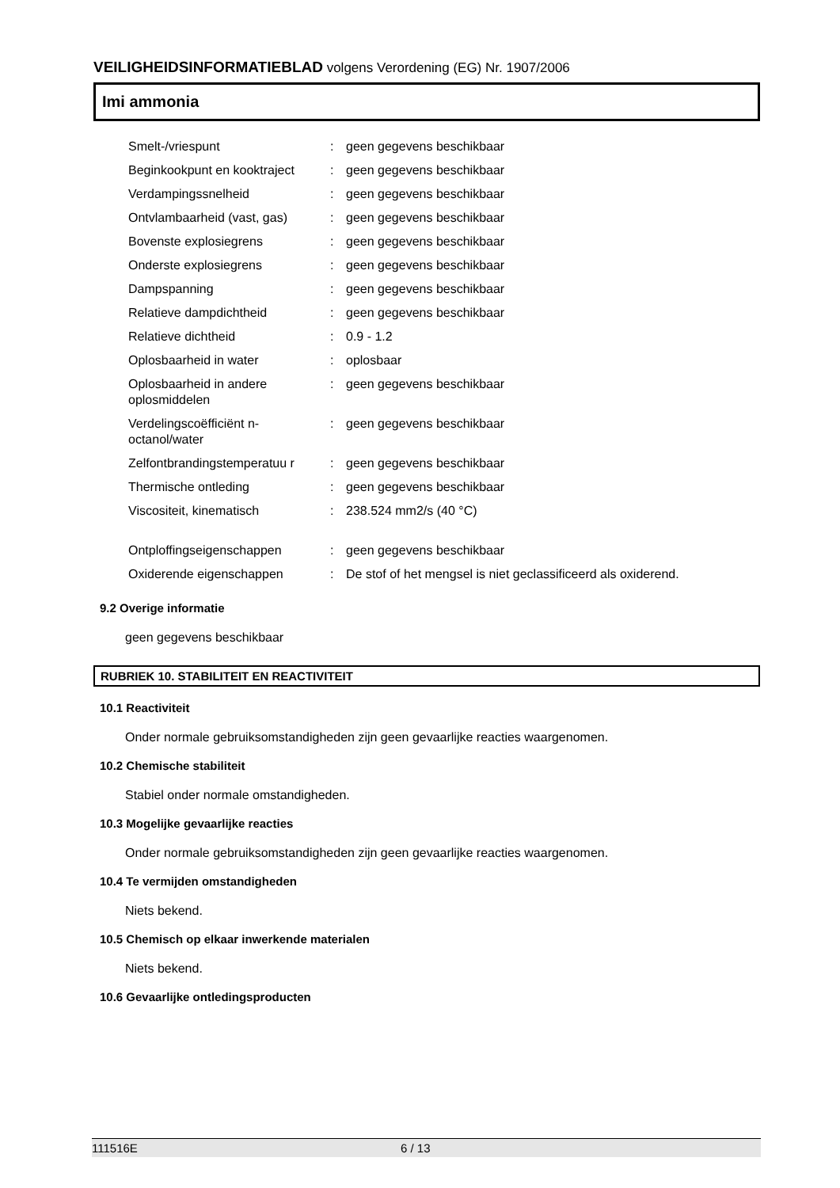VEILIGHEIDSINFORMATIEBLAD volgens Verordening (EG) Nr. 1907/2006
Imi ammonia
| Smelt-/vriespunt | : | geen gegevens beschikbaar |
| Beginkookpunt en kooktraject | : | geen gegevens beschikbaar |
| Verdampingssnelheid | : | geen gegevens beschikbaar |
| Ontvlambaarheid (vast, gas) | : | geen gegevens beschikbaar |
| Bovenste explosiegrens | : | geen gegevens beschikbaar |
| Onderste explosiegrens | : | geen gegevens beschikbaar |
| Dampspanning | : | geen gegevens beschikbaar |
| Relatieve dampdichtheid | : | geen gegevens beschikbaar |
| Relatieve dichtheid | : | 0.9 - 1.2 |
| Oplosbaarheid in water | : | oplosbaar |
| Oplosbaarheid in andere oplosmiddelen | : | geen gegevens beschikbaar |
| Verdelingscoëfficiënt n-octanol/water | : | geen gegevens beschikbaar |
| Zelfontbrandingstemperatuu r | : | geen gegevens beschikbaar |
| Thermische ontleding | : | geen gegevens beschikbaar |
| Viscositeit, kinematisch | : | 238.524 mm2/s (40 °C) |
| Ontploffingseigenschappen | : | geen gegevens beschikbaar |
| Oxiderende eigenschappen | : | De stof of het mengsel is niet geclassificeerd als oxiderend. |
9.2 Overige informatie
geen gegevens beschikbaar
RUBRIEK 10. STABILITEIT EN REACTIVITEIT
10.1 Reactiviteit
Onder normale gebruiksomstandigheden zijn geen gevaarlijke reacties waargenomen.
10.2 Chemische stabiliteit
Stabiel onder normale omstandigheden.
10.3 Mogelijke gevaarlijke reacties
Onder normale gebruiksomstandigheden zijn geen gevaarlijke reacties waargenomen.
10.4 Te vermijden omstandigheden
Niets bekend.
10.5 Chemisch op elkaar inwerkende materialen
Niets bekend.
10.6 Gevaarlijke ontledingsproducten
111516E 6 / 13